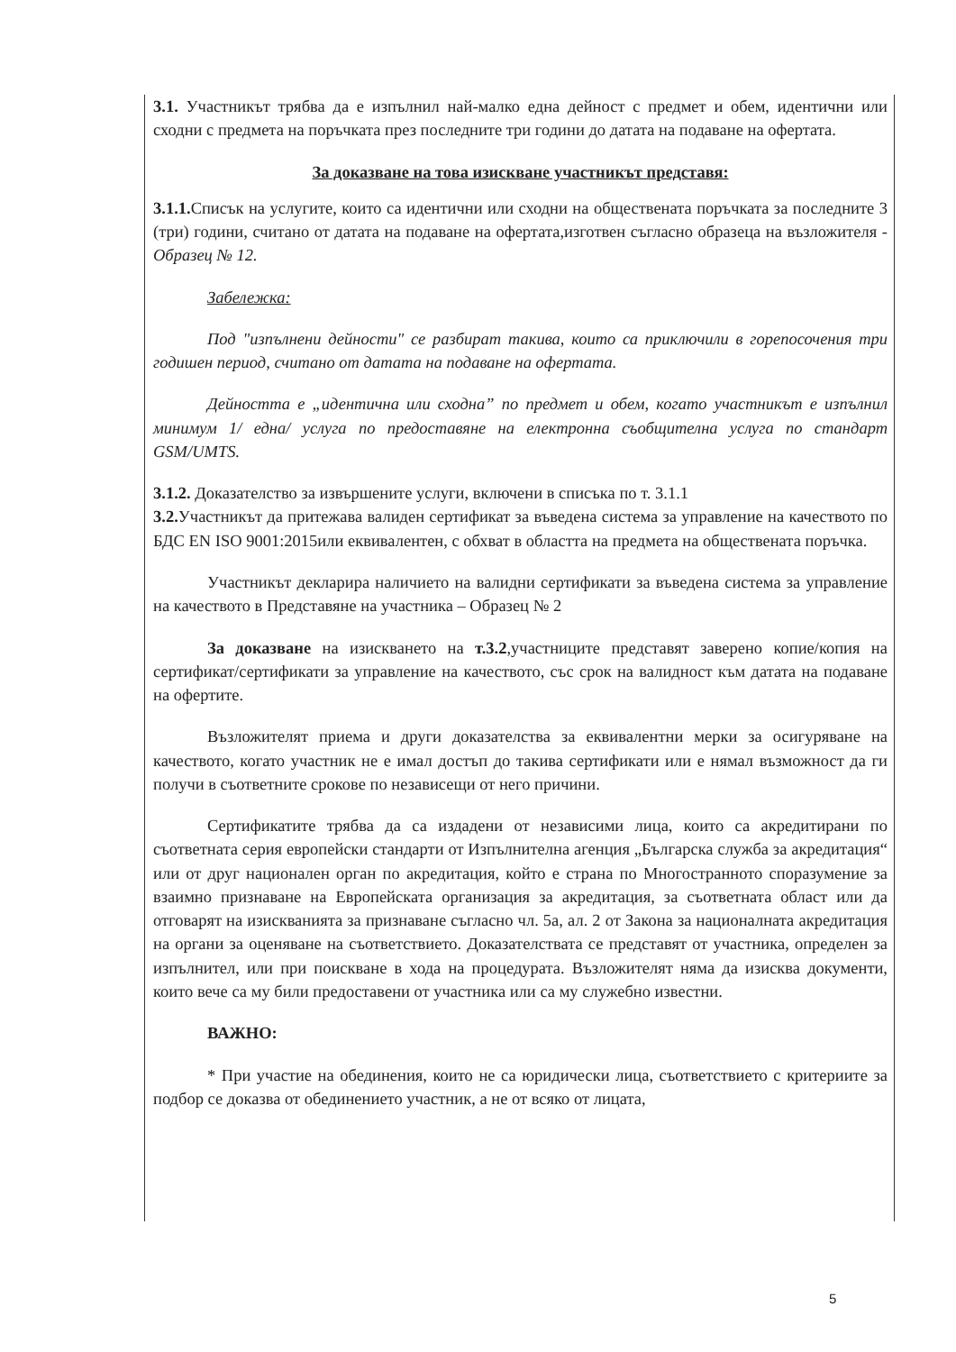3.1. Участникът трябва да е изпълнил най-малко една дейност с предмет и обем, идентични или сходни с предмета на поръчката през последните три години до датата на подаване на офертата.
За доказване на това изискване участникът представя:
3.1.1. Списък на услугите, които са идентични или сходни на обществената поръчката за последните 3 (три) години, считано от датата на подаване на офертата,изготвен съгласно образеца на възложителя - Образец № 12.
Забележка:
Под "изпълнени дейности" се разбират такива, които са приключили в горепосочения три годишен период, считано от датата на подаване на офертата.
Дейността е „идентична или сходна” по предмет и обем, когато участникът е изпълнил минимум 1/ една/ услуга по предоставяне на електронна съобщителна услуга по стандарт GSM/UMTS.
3.1.2. Доказателство за извършените услуги, включени в списъка по т. 3.1.1
3.2. Участникът да притежава валиден сертификат за въведена система за управление на качеството по БДС EN ISO 9001:2015или еквивалентен, с обхват в областта на предмета на обществената поръчка.
Участникът декларира наличието на валидни сертификати за въведена система за управление на качеството в Представяне на участника – Образец № 2
За доказване на изискването на т.3.2,участниците представят заверено копие/копия на сертификат/сертификати за управление на качеството, със срок на валидност към датата на подаване на офертите.
Възложителят приема и други доказателства за еквивалентни мерки за осигуряване на качеството, когато участник не е имал достъп до такива сертификати или е нямал възможност да ги получи в съответните срокове по независещи от него причини.
Сертификатите трябва да са издадени от независими лица, които са акредитирани по съответната серия европейски стандарти от Изпълнителна агенция „Българска служба за акредитация“ или от друг национален орган по акредитация, който е страна по Многостранното споразумение за взаимно признаване на Европейската организация за акредитация, за съответната област или да отговарят на изискванията за признаване съгласно чл. 5а, ал. 2 от Закона за националната акредитация на органи за оценяване на съответствието. Доказателствата се представят от участника, определен за изпълнител, или при поискване в хода на процедурата. Възложителят няма да изисква документи, които вече са му били предоставени от участника или са му служебно известни.
ВАЖНО:
* При участие на обединения, които не са юридически лица, съответствието с критериите за подбор се доказва от обединението участник, а не от всяко от лицата,
5